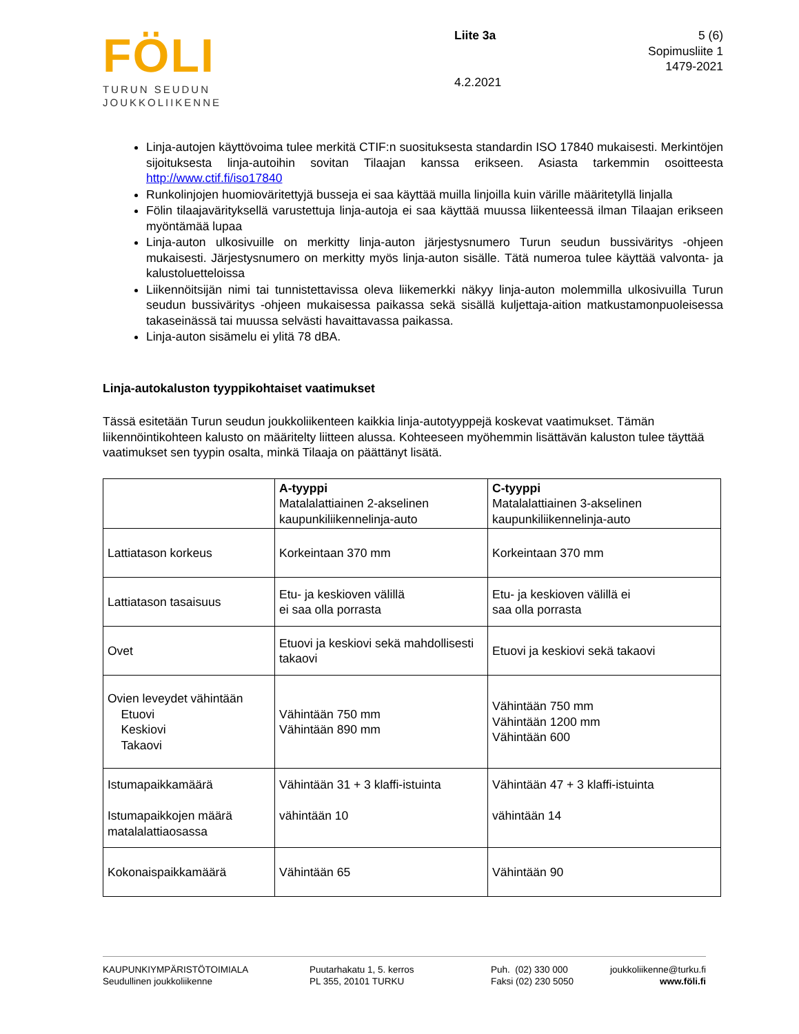FÖLI
TURUN SEUDUN
JOUKKOLIIKENNE
Liite 3a
4.2.2021
5 (6)
Sopimusliite 1
1479-2021
Linja-autojen käyttövoima tulee merkitä CTIF:n suosituksesta standardin ISO 17840 mukaisesti. Merkintöjen sijoituksesta linja-autoihin sovitan Tilaajan kanssa erikseen. Asiasta tarkemmin osoitteesta http://www.ctif.fi/iso17840
Runkolinjojen huomioväritettyjä busseja ei saa käyttää muilla linjoilla kuin värille määritetyllä linjalla
Fölin tilaajavärityksellä varustettuja linja-autoja ei saa käyttää muussa liikenteessä ilman Tilaajan erikseen myöntämää lupaa
Linja-auton ulkosivuille on merkitty linja-auton järjestysnumero Turun seudun bussiväritys -ohjeen mukaisesti. Järjestysnumero on merkitty myös linja-auton sisälle. Tätä numeroa tulee käyttää valvonta- ja kalustoluetteloissa
Liikennöitsijän nimi tai tunnistettavissa oleva liikemerkki näkyy linja-auton molemmilla ulkosivuilla Turun seudun bussiväritys -ohjeen mukaisessa paikassa sekä sisällä kuljettaja-aition matkustamonpuoleisessa takaseinässä tai muussa selvästi havaittavassa paikassa.
Linja-auton sisämelu ei ylitä 78 dBA.
Linja-autokaluston tyyppikohtaiset vaatimukset
Tässä esitetään Turun seudun joukkoliikenteen kaikkia linja-autotyyppejä koskevat vaatimukset. Tämän liikennöintikohteen kalusto on määritelty liitteen alussa. Kohteeseen myöhemmin lisättävän kaluston tulee täyttää vaatimukset sen tyypin osalta, minkä Tilaaja on päättänyt lisätä.
| | A-tyyppi Matalalattiainen 2-akselinen kaupunkiliikennelinja-auto | C-tyyppi Matalalattiainen 3-akselinen kaupunkiliikennelinja-auto |
| Lattiatason korkeus | Korkeintaan 370 mm | Korkeintaan 370 mm |
| Lattiatason tasaisuus | Etu- ja keskioven välillä ei saa olla porrasta | Etu- ja keskioven välillä ei saa olla porrasta |
| Ovet | Etuovi ja keskiovi sekä mahdollisesti takaovi | Etuovi ja keskiovi sekä takaovi |
| Ovien leveydet vähintään Etuovi Keskiovi Takaovi | Vähintään 750 mm Vähintään 890 mm | Vähintään 750 mm Vähintään 1200 mm Vähintään 600 |
| Istumapaikkamäärä Istumapaikkojen määrä matalalattiaosassa | Vähintään 31 + 3 klaffi-istuinta vähintään 10 | Vähintään 47 + 3 klaffi-istuinta vähintään 14 |
| Kokonaispaikkamäärä | Vähintään 65 | Vähintään 90 |
KAUPUNKIYMPÄRISTÖTOIMIALA
Seudullinen joukkoliikenne
Puutarhakatu 1, 5. kerros
PL 355, 20101 TURKU
Puh. (02) 330 000
Faksi (02) 230 5050
joukkoliikenne@turku.fi
www.föli.fi